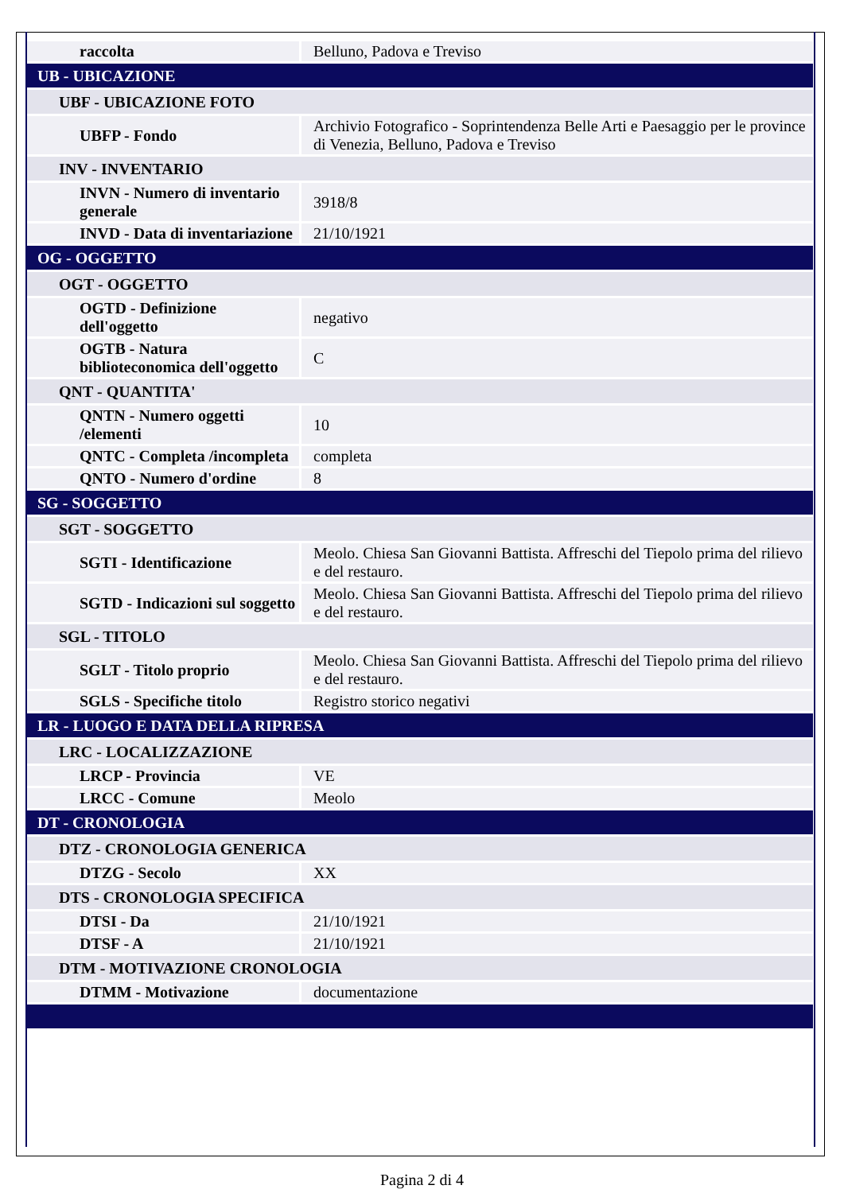| raccolta | Belluno, Padova e Treviso |
| UB - UBICAZIONE | |
| UBF - UBICAZIONE FOTO | |
| UBFP - Fondo | Archivio Fotografico - Soprintendenza Belle Arti e Paesaggio per le province di Venezia, Belluno, Padova e Treviso |
| INV - INVENTARIO | |
| INVN - Numero di inventario generale | 3918/8 |
| INVD - Data di inventariazione | 21/10/1921 |
| OG - OGGETTO | |
| OGT - OGGETTO | |
| OGTD - Definizione dell'oggetto | negativo |
| OGTB - Natura biblioteconomica dell'oggetto | C |
| QNT - QUANTITA' | |
| QNTN - Numero oggetti /elementi | 10 |
| QNTC - Completa /incompleta | completa |
| QNTO - Numero d'ordine | 8 |
| SG - SOGGETTO | |
| SGT - SOGGETTO | |
| SGTI - Identificazione | Meolo. Chiesa San Giovanni Battista. Affreschi del Tiepolo prima del rilievo e del restauro. |
| SGTD - Indicazioni sul soggetto | Meolo. Chiesa San Giovanni Battista. Affreschi del Tiepolo prima del rilievo e del restauro. |
| SGL - TITOLO | |
| SGLT - Titolo proprio | Meolo. Chiesa San Giovanni Battista. Affreschi del Tiepolo prima del rilievo e del restauro. |
| SGLS - Specifiche titolo | Registro storico negativi |
| LR - LUOGO E DATA DELLA RIPRESA | |
| LRC - LOCALIZZAZIONE | |
| LRCP - Provincia | VE |
| LRCC - Comune | Meolo |
| DT - CRONOLOGIA | |
| DTZ - CRONOLOGIA GENERICA | |
| DTZG - Secolo | XX |
| DTS - CRONOLOGIA SPECIFICA | |
| DTSI - Da | 21/10/1921 |
| DTSF - A | 21/10/1921 |
| DTM - MOTIVAZIONE CRONOLOGIA | |
| DTMM - Motivazione | documentazione |
Pagina 2 di 4